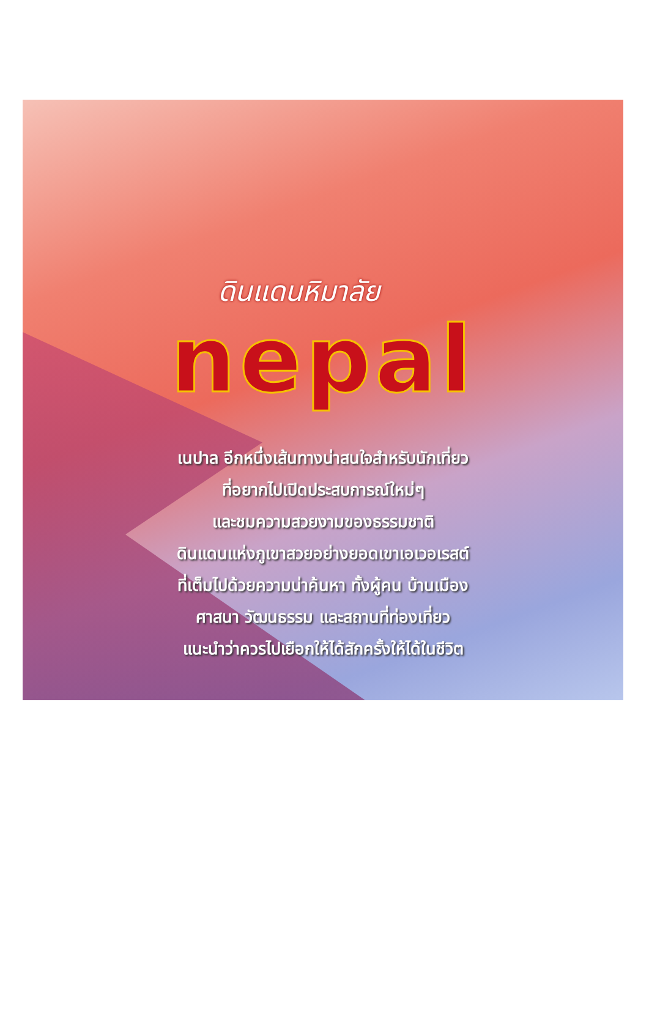ดินแดนหิมาลัย
nepal
เนปาล อีกหนึ่งเส้นทางน่าสนใจสำหรับนักเที่ยว
ที่อยากไปเปิดประสบการณ์ใหม่ๆ
และชมความสวยงามของธรรมชาติ
ดินแดนแห่งภูเขาสวยอย่างยอดเขาเอเวอเรสต์
ที่เต็มไปด้วยความน่าค้นหา ทั้งผู้คน บ้านเมือง
ศาสนา วัฒนธรรม และสถานที่ท่องเที่ยว
แนะนำว่าควรไปเยือกให้ได้สักครั้งให้ได้ในชีวิต